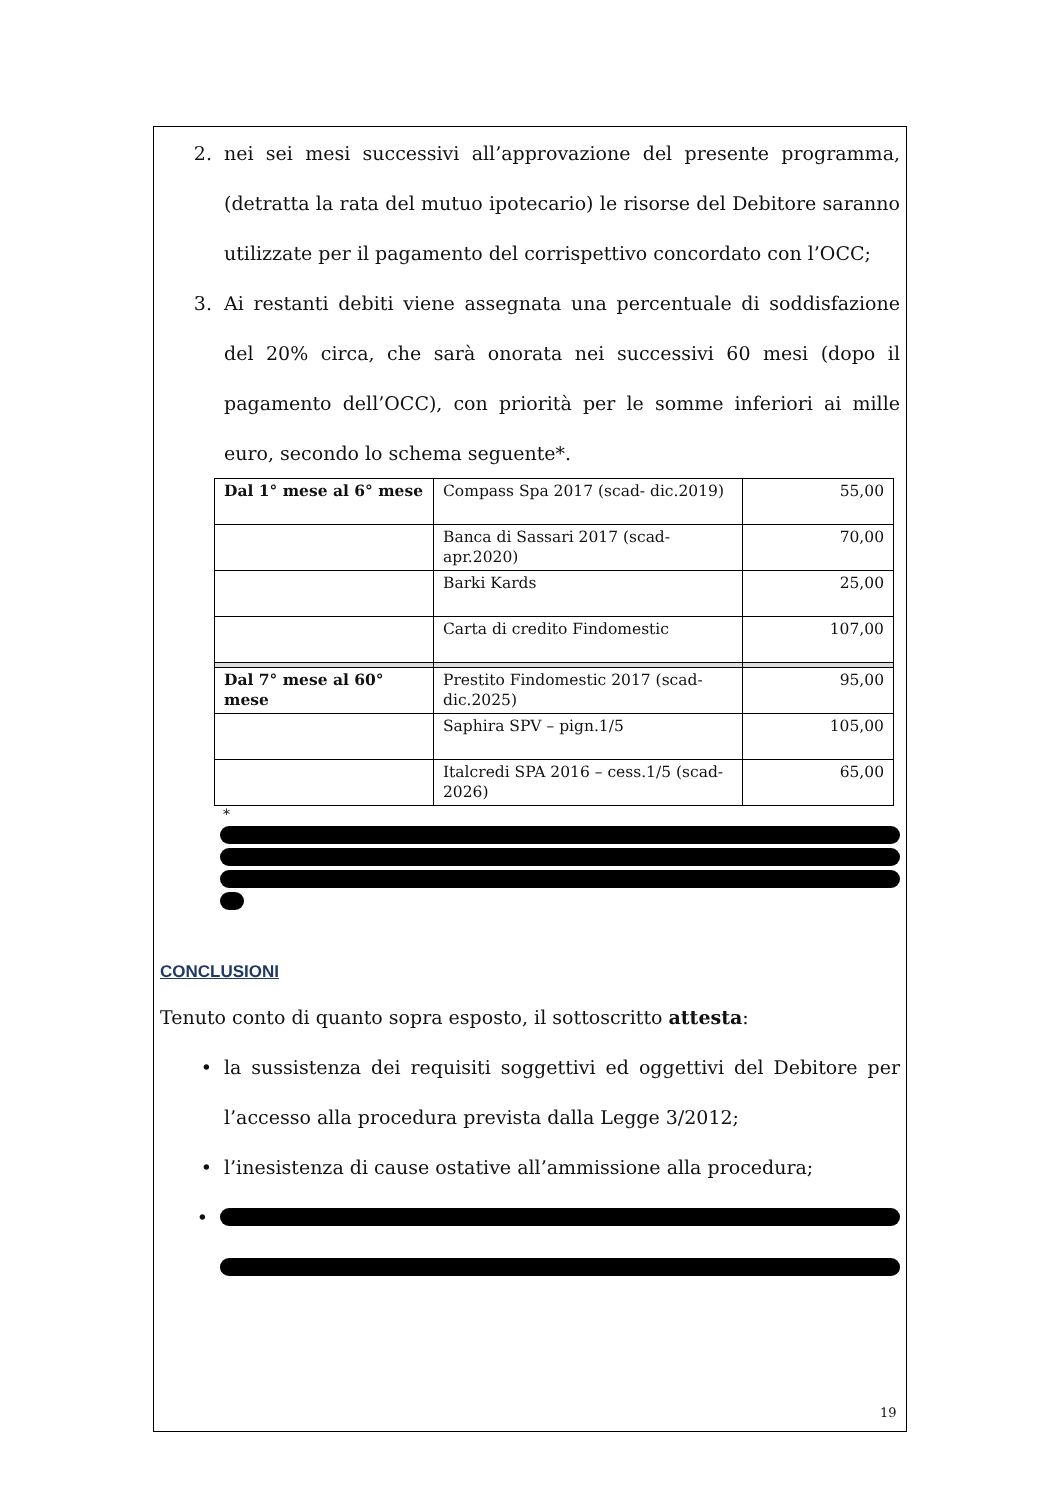2. nei sei mesi successivi all’approvazione del presente programma, (detratta la rata del mutuo ipotecario) le risorse del Debitore saranno utilizzate per il pagamento del corrispettivo concordato con l’OCC;
3. Ai restanti debiti viene assegnata una percentuale di soddisfazione del 20% circa, che sarà onorata nei successivi 60 mesi (dopo il pagamento dell’OCC), con priorità per le somme inferiori ai mille euro, secondo lo schema seguente*.
| Dal 1° mese al 6° mese | Compass Spa 2017 (scad- dic.2019) | 55,00 |
| | Banca di Sassari 2017 (scad-apr.2020) | 70,00 |
| | Barki Kards | 25,00 |
| | Carta di credito Findomestic | 107,00 |
| Dal 7° mese al 60° mese | Prestito Findomestic 2017 (scad-dic.2025) | 95,00 |
| | Saphira SPV – pign.1/5 | 105,00 |
| | Italcredi SPA 2016 – cess.1/5 (scad-2026) | 65,00 |
*
CONCLUSIONI
Tenuto conto di quanto sopra esposto, il sottoscritto attesta:
• la sussistenza dei requisiti soggettivi ed oggettivi del Debitore per l’accesso alla procedura prevista dalla Legge 3/2012;
• l’inesistenza di cause ostative all’ammissione alla procedura;
•
19